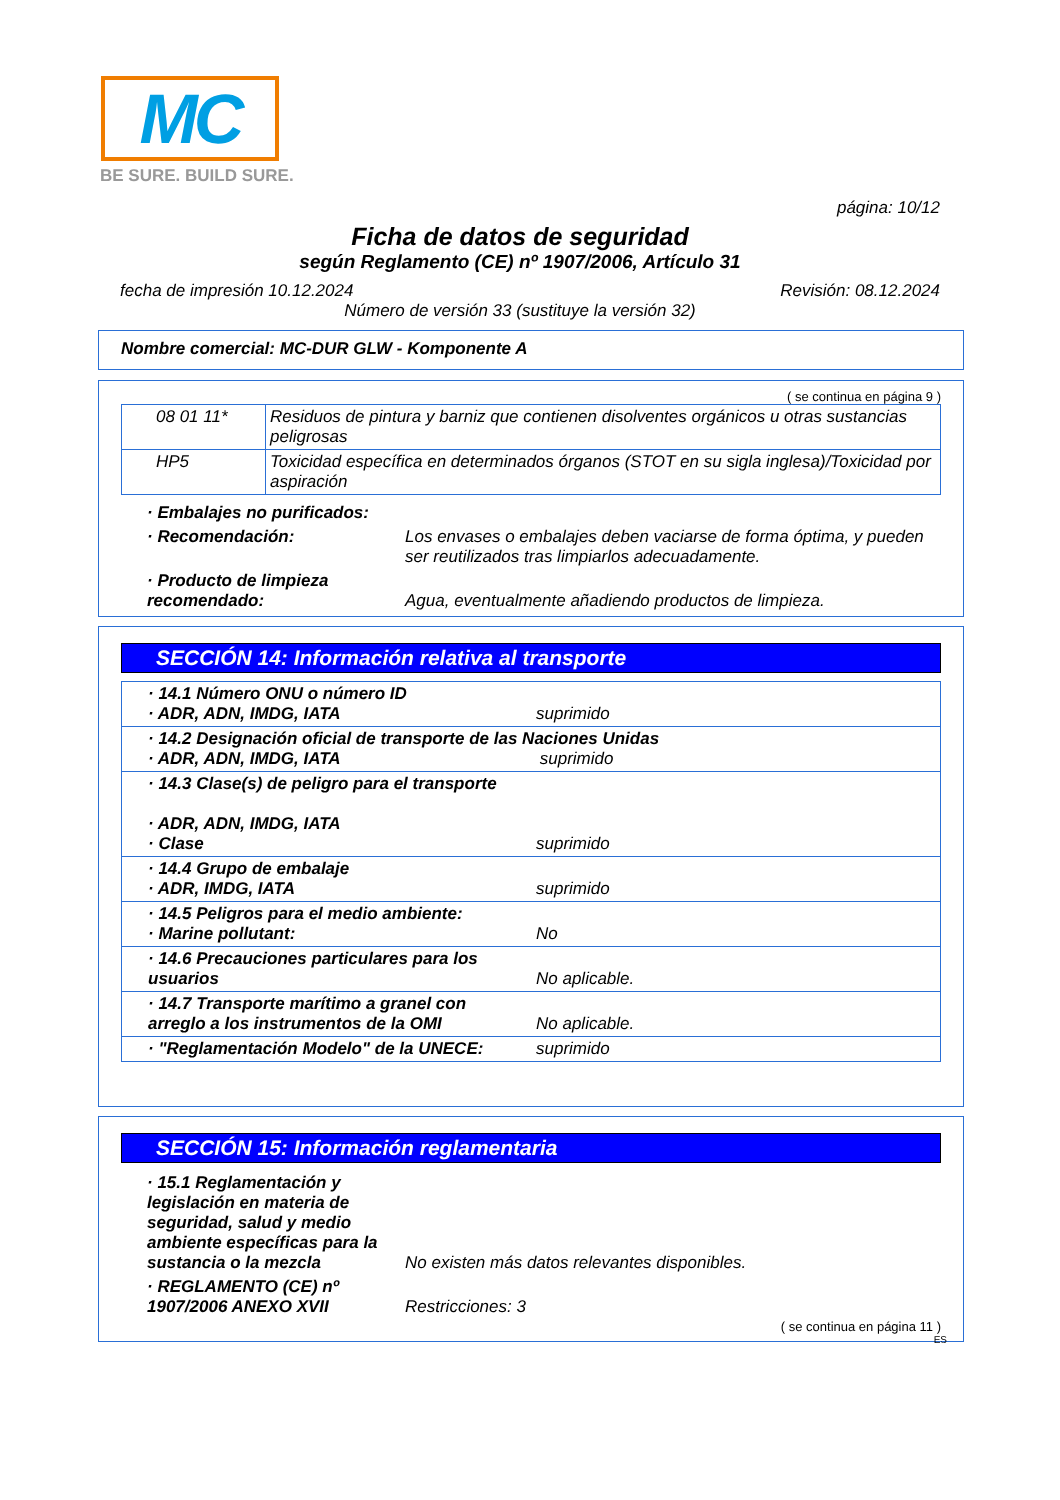MC
BE SURE. BUILD SURE.
página: 10/12
Ficha de datos de seguridad
según Reglamento (CE) nº 1907/2006, Artículo 31
fecha de impresión 10.12.2024 Revisión: 08.12.2024
Número de versión 33 (sustituye la versión 32)
Nombre comercial: MC-DUR GLW - Komponente A
( se continua en página 9 )
| 08 01 11* | Residuos de pintura y barniz que contienen disolventes orgánicos u otras sustancias peligrosas |
| HP5 | Toxicidad específica en determinados órganos (STOT en su sigla inglesa)/Toxicidad por aspiración |
| · Embalajes no purificados: | |
| · Recomendación: | Los envases o embalajes deben vaciarse de forma óptima, y pueden ser reutilizados tras limpiarlos adecuadamente. |
| · Producto de limpieza recomendado: | Agua, eventualmente añadiendo productos de limpieza. |
SECCIÓN 14: Información relativa al transporte
| · 14.1 Número ONU o número ID · ADR, ADN, IMDG, IATA | suprimido |
| · 14.2 Designación oficial de transporte de las Naciones Unidas · ADR, ADN, IMDG, IATA suprimido | |
| · 14.3 Clase(s) de peligro para el transporte · ADR, ADN, IMDG, IATA · Clase | suprimido |
| · 14.4 Grupo de embalaje · ADR, IMDG, IATA | suprimido |
| · 14.5 Peligros para el medio ambiente: · Marine pollutant: | No |
| · 14.6 Precauciones particulares para los usuarios | No aplicable. |
| · 14.7 Transporte marítimo a granel con arreglo a los instrumentos de la OMI | No aplicable. |
| · "Reglamentación Modelo" de la UNECE: | suprimido |
SECCIÓN 15: Información reglamentaria
| · 15.1 Reglamentación y legislación en materia de seguridad, salud y medio ambiente específicas para la sustancia o la mezcla | No existen más datos relevantes disponibles. |
| · REGLAMENTO (CE) nº 1907/2006 ANEXO XVII | Restricciones: 3 |
( se continua en página 11 )
ES